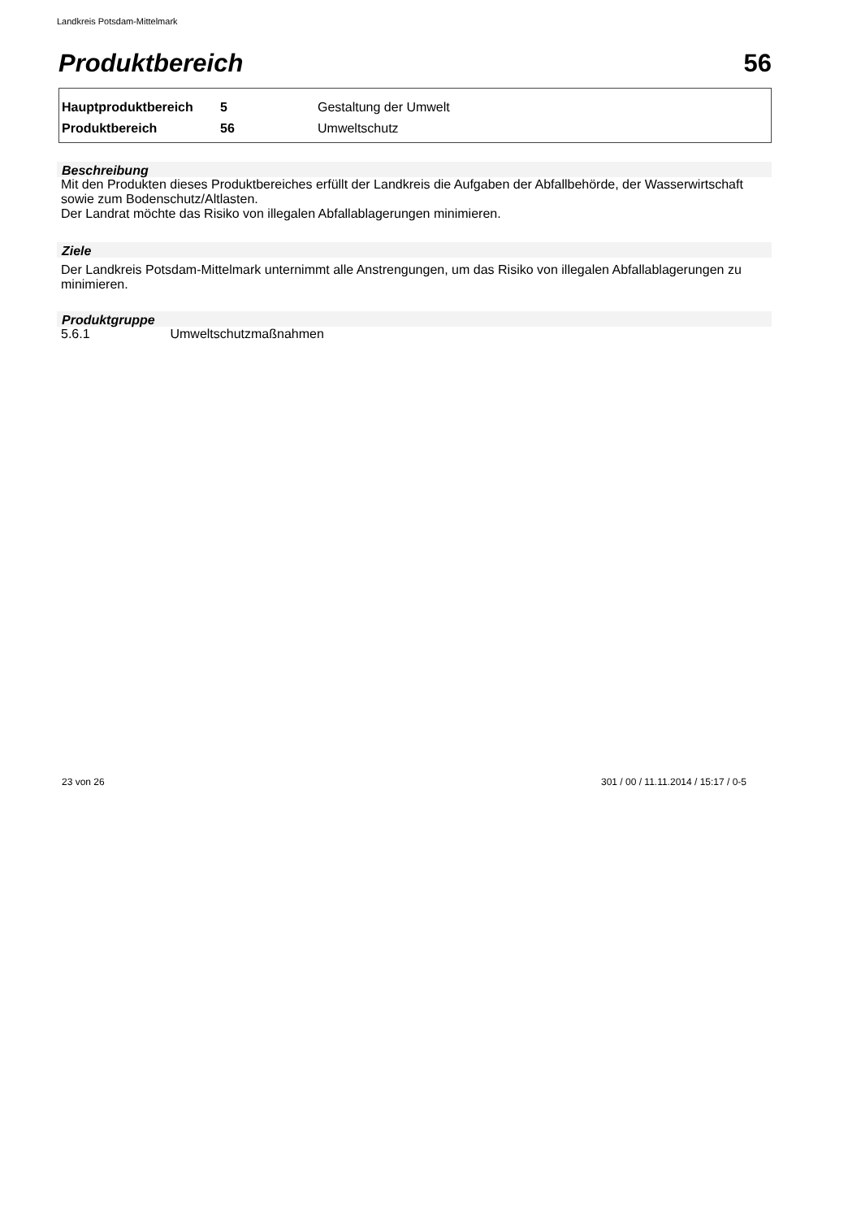Landkreis Potsdam-Mittelmark
Produktbereich 56
| Hauptproduktbereich | 5 | Gestaltung der Umwelt |
| Produktbereich | 56 | Umweltschutz |
Beschreibung
Mit den Produkten dieses Produktbereiches erfüllt der Landkreis die Aufgaben der Abfallbehörde, der Wasserwirtschaft sowie zum Bodenschutz/Altlasten.
Der Landrat möchte das Risiko von illegalen Abfallablagerungen minimieren.
Ziele
Der Landkreis Potsdam-Mittelmark unternimmt alle Anstrengungen, um das Risiko von illegalen Abfallablagerungen zu minimieren.
Produktgruppe
5.6.1 Umweltschutzmaßnahmen
23 von 26
301 / 00 / 11.11.2014 / 15:17 / 0-5